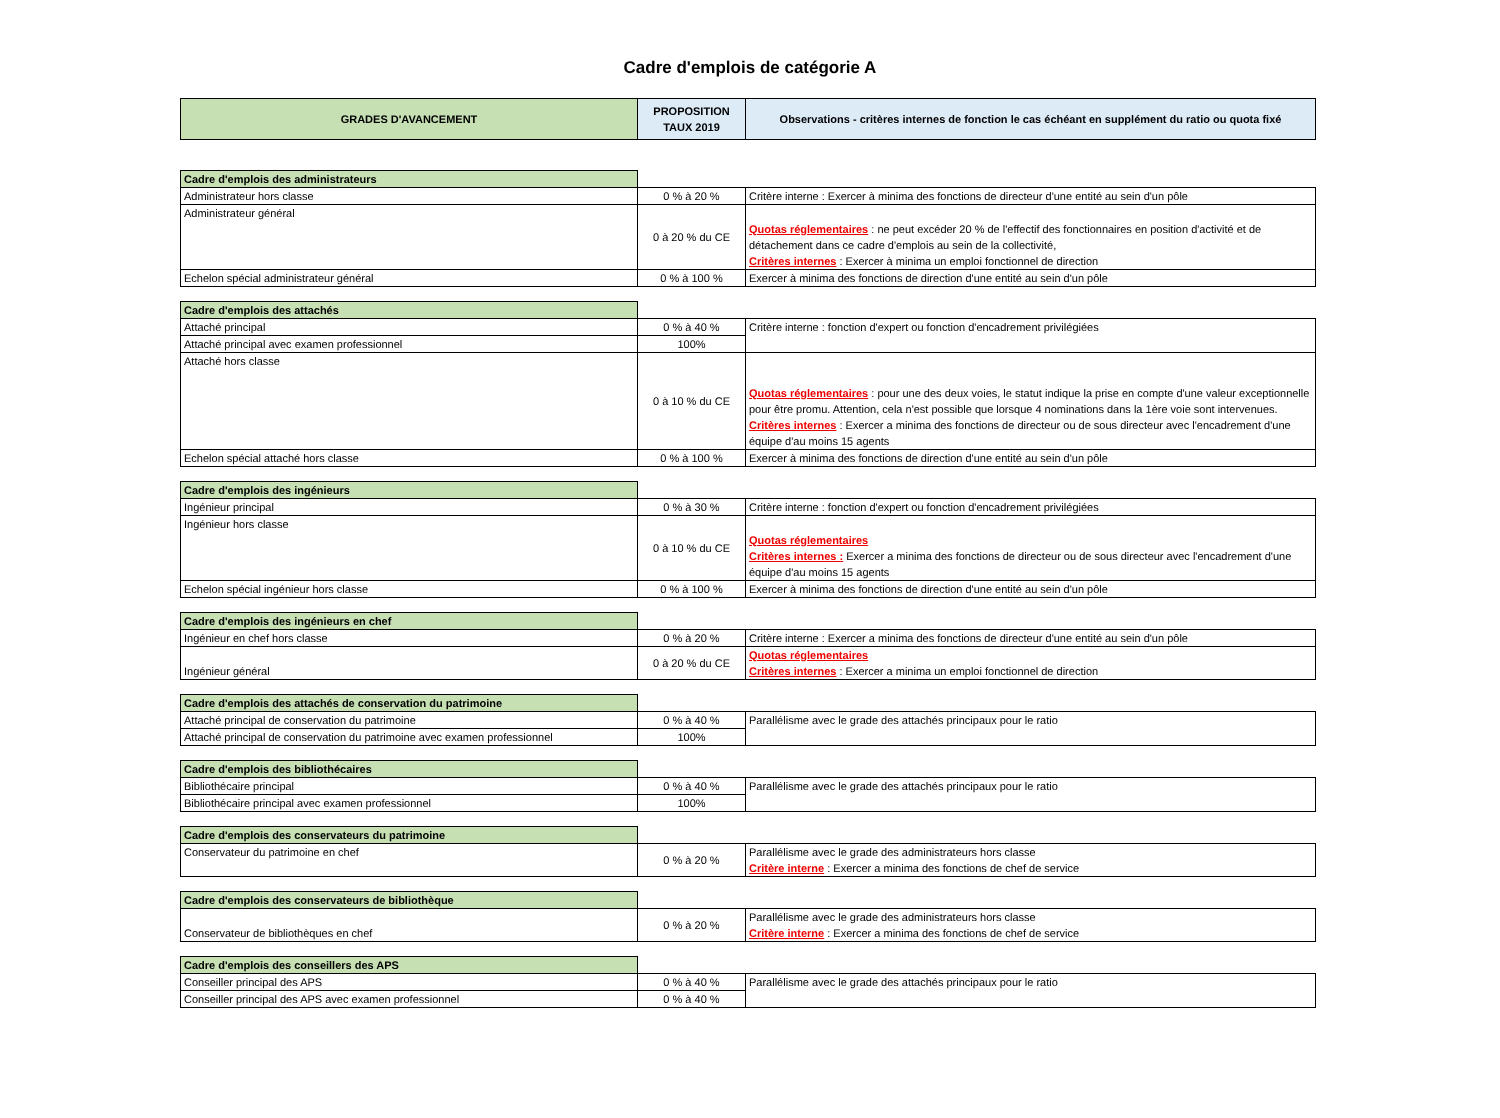Cadre d'emplois de catégorie A
| GRADES D'AVANCEMENT | PROPOSITION TAUX 2019 | Observations - critères internes de fonction le cas échéant en supplément du ratio ou quota fixé |
| --- | --- | --- |
| Cadre d'emplois des administrateurs | | |
| Administrateur hors classe | 0 % à 20 % | Critère interne : Exercer à minima des fonctions de directeur d'une entité au sein d'un pôle |
| Administrateur général | 0 à 20 % du CE | Quotas réglementaires : ne peut excéder 20 % de l'effectif des fonctionnaires en position d'activité et de détachement dans ce cadre d'emplois au sein de la collectivité, Critères internes : Exercer à minima un emploi fonctionnel de direction |
| Echelon spécial administrateur général | 0 % à 100 % | Exercer à minima des fonctions de direction d'une entité au sein d'un pôle |
| Cadre d'emplois des attachés | | |
| Attaché principal | 0 % à 40 % | Critère interne : fonction d'expert ou fonction d'encadrement privilégiées |
| Attaché principal avec examen professionnel | 100% | |
| Attaché hors classe | 0 à 10 % du CE | Quotas réglementaires : pour une des deux voies, le statut indique la prise en compte d'une valeur exceptionnelle pour être promu. Attention, cela n'est possible que lorsque 4 nominations dans la 1ère voie sont intervenues. Critères internes : Exercer a minima des fonctions de directeur ou de sous directeur avec l'encadrement d'une équipe d'au moins 15 agents |
| Echelon spécial attaché hors classe | 0 % à 100 % | Exercer à minima des fonctions de direction d'une entité au sein d'un pôle |
| Cadre d'emplois des ingénieurs | | |
| Ingénieur principal | 0 % à 30 % | Critère interne : fonction d'expert ou fonction d'encadrement privilégiées |
| Ingénieur hors classe | 0 à 10 % du CE | Quotas réglementaires Critères internes : Exercer a minima des fonctions de directeur ou de sous directeur avec l'encadrement d'une équipe d'au moins 15 agents |
| Echelon spécial ingénieur hors classe | 0 % à 100 % | Exercer à minima des fonctions de direction d'une entité au sein d'un pôle |
| Cadre d'emplois des ingénieurs en chef | | |
| Ingénieur en chef hors classe | 0 % à 20 % | Critère interne : Exercer a minima des fonctions de directeur d'une entité au sein d'un pôle |
| Ingénieur général | 0 à 20 % du CE | Quotas réglementaires Critères internes : Exercer a minima un emploi fonctionnel de direction |
| Cadre d'emplois des attachés de conservation du patrimoine | | |
| Attaché principal de conservation du patrimoine | 0 % à 40 % | Parallélisme avec le grade des attachés principaux pour le ratio |
| Attaché principal de conservation du patrimoine avec examen professionnel | 100% | |
| Cadre d'emplois des bibliothécaires | | |
| Bibliothécaire principal | 0 % à 40 % | Parallélisme avec le grade des attachés principaux pour le ratio |
| Bibliothécaire principal avec examen professionnel | 100% | |
| Cadre d'emplois des conservateurs du patrimoine | | |
| Conservateur du patrimoine en chef | 0 % à 20 % | Parallélisme avec le grade des administrateurs hors classe Critère interne : Exercer a minima des fonctions de chef de service |
| Cadre d'emplois des conservateurs de bibliothèque | | |
| Conservateur de bibliothèques en chef | 0 % à 20 % | Parallélisme avec le grade des administrateurs hors classe Critère interne : Exercer a minima des fonctions de chef de service |
| Cadre d'emplois des conseillers des APS | | |
| Conseiller principal des APS | 0 % à 40 % | Parallélisme avec le grade des attachés principaux pour le ratio |
| Conseiller principal des APS avec examen professionnel | 0 % à 40 % | |